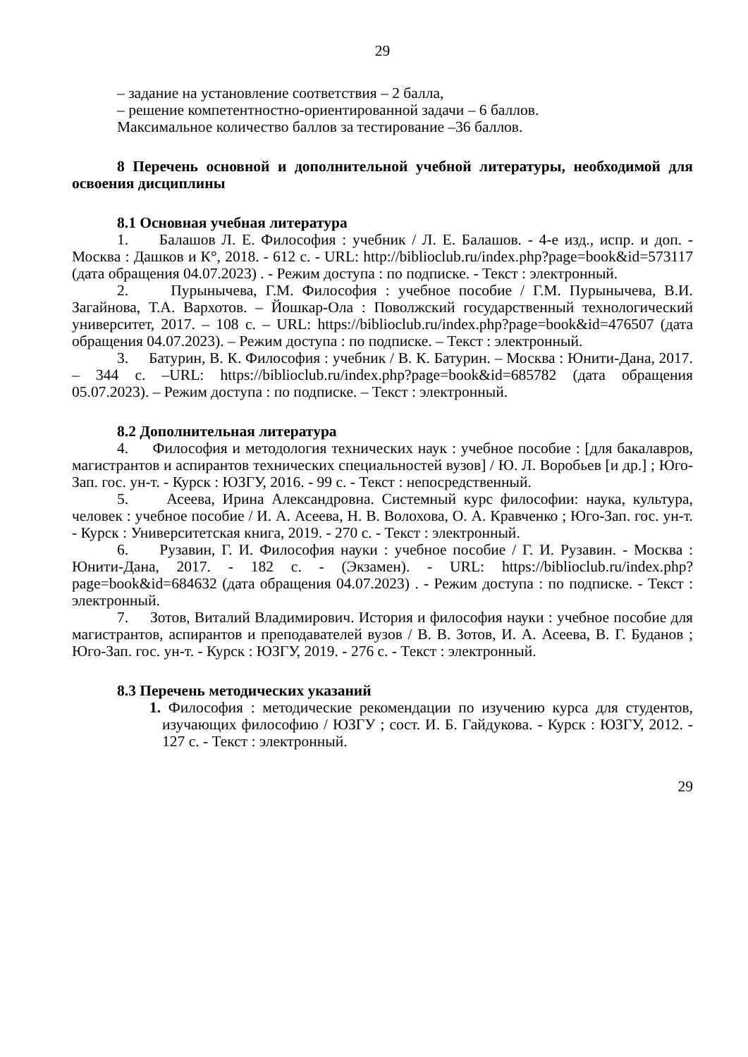29
– задание на установление соответствия – 2 балла,
– решение компетентностно-ориентированной задачи – 6 баллов.
Максимальное количество баллов за тестирование –36 баллов.
8 Перечень основной и дополнительной учебной литературы, необходимой для освоения дисциплины
8.1 Основная учебная литература
1. Балашов Л. Е. Философия : учебник / Л. Е. Балашов. - 4-е изд., испр. и доп. - Москва : Дашков и К°, 2018. - 612 с. - URL: http://biblioclub.ru/index.php?page=book&id=573117 (дата обращения 04.07.2023) . - Режим доступа : по подписке. - Текст : электронный.
2. Пурынычева, Г.М. Философия : учебное пособие / Г.М. Пурынычева, В.И. Загайнова, Т.А. Вархотов. – Йошкар-Ола : Поволжский государственный технологический университет, 2017. – 108 с. – URL: https://biblioclub.ru/index.php?page=book&id=476507 (дата обращения 04.07.2023). – Режим доступа : по подписке. – Текст : электронный.
3. Батурин, В. К. Философия : учебник / В. К. Батурин. – Москва : Юнити-Дана, 2017. – 344 с. –URL: https://biblioclub.ru/index.php?page=book&id=685782 (дата обращения 05.07.2023). – Режим доступа : по подписке. – Текст : электронный.
8.2 Дополнительная литература
4. Философия и методология технических наук : учебное пособие : [для бакалавров, магистрантов и аспирантов технических специальностей вузов] / Ю. Л. Воробьев [и др.] ; Юго-Зап. гос. ун-т. - Курск : ЮЗГУ, 2016. - 99 с. - Текст : непосредственный.
5. Асеева, Ирина Александровна. Системный курс философии: наука, культура, человек : учебное пособие / И. А. Асеева, Н. В. Волохова, О. А. Кравченко ; Юго-Зап. гос. ун-т. - Курск : Университетская книга, 2019. - 270 с. - Текст : электронный.
6. Рузавин, Г. И. Философия науки : учебное пособие / Г. И. Рузавин. - Москва : Юнити-Дана, 2017. - 182 с. - (Экзамен). - URL: https://biblioclub.ru/index.php?page=book&id=684632 (дата обращения 04.07.2023) . - Режим доступа : по подписке. - Текст : электронный.
7. Зотов, Виталий Владимирович. История и философия науки : учебное пособие для магистрантов, аспирантов и преподавателей вузов / В. В. Зотов, И. А. Асеева, В. Г. Буданов ; Юго-Зап. гос. ун-т. - Курск : ЮЗГУ, 2019. - 276 с. - Текст : электронный.
8.3 Перечень методических указаний
1. Философия : методические рекомендации по изучению курса для студентов, изучающих философию / ЮЗГУ ; сост. И. Б. Гайдукова. - Курск : ЮЗГУ, 2012. - 127 с. - Текст : электронный.
29